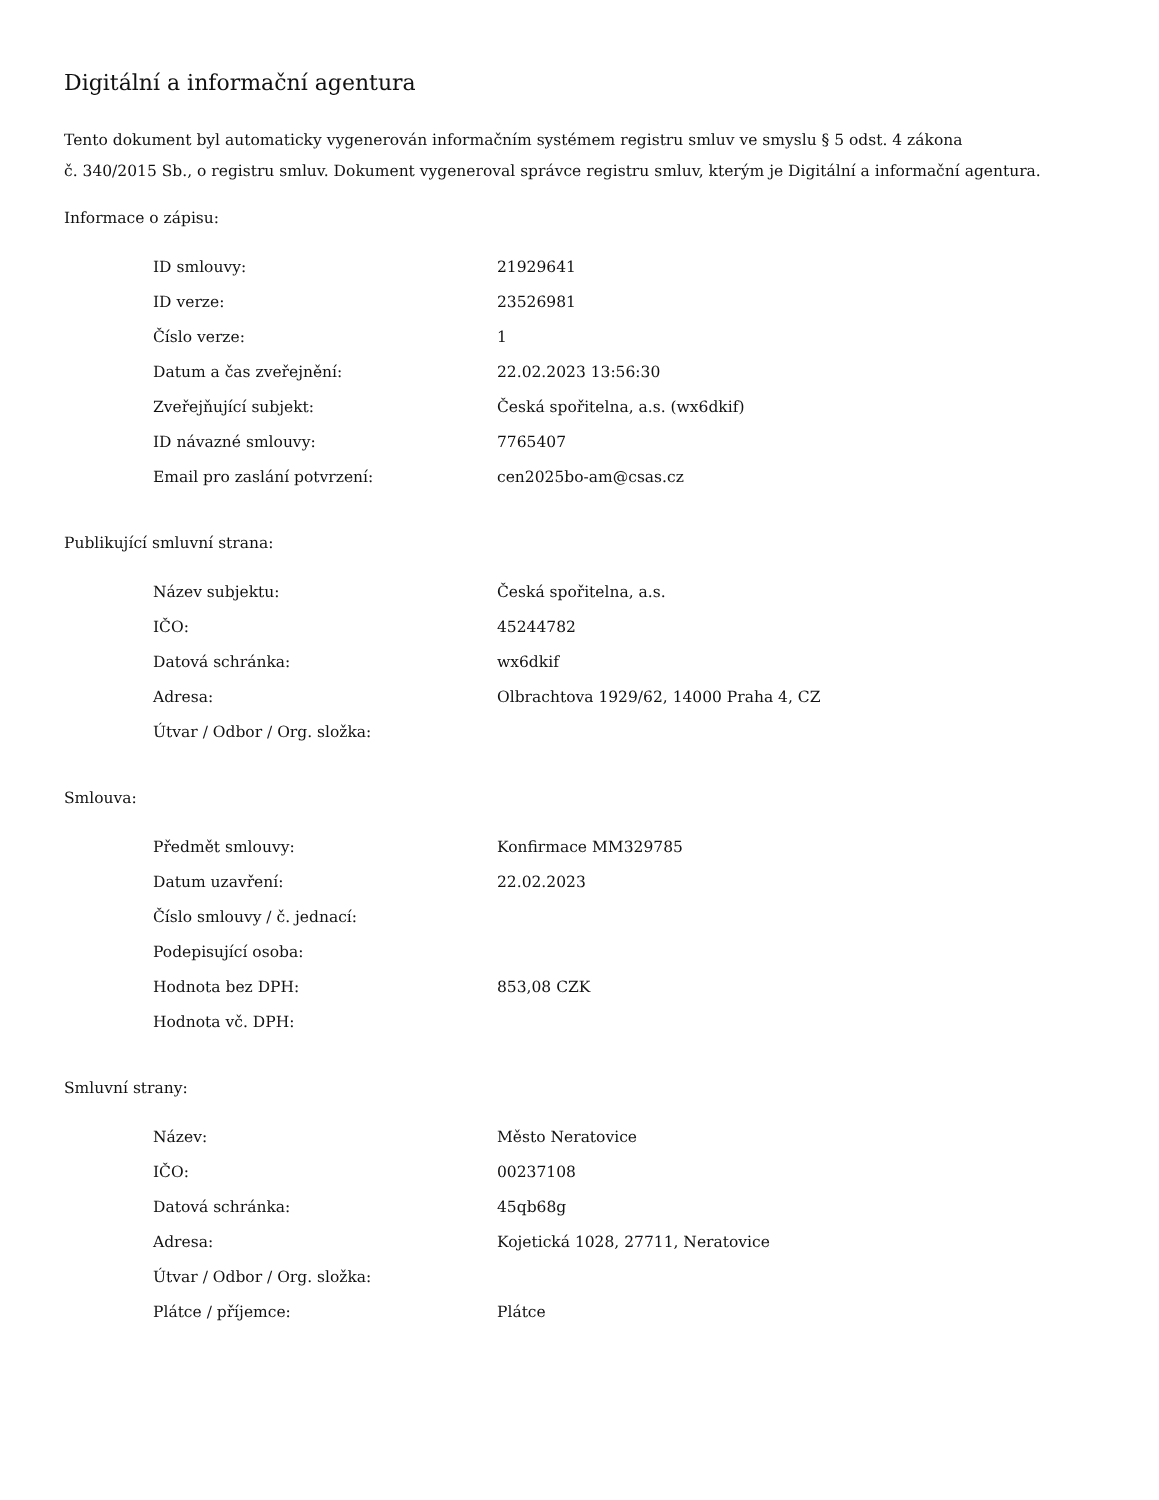Digitální a informační agentura
Tento dokument byl automaticky vygenerován informačním systémem registru smluv ve smyslu § 5 odst. 4 zákona
č. 340/2015 Sb., o registru smluv. Dokument vygeneroval správce registru smluv, kterým je Digitální a informační agentura.
Informace o zápisu:
| ID smlouvy: | 21929641 |
| ID verze: | 23526981 |
| Číslo verze: | 1 |
| Datum a čas zveřejnění: | 22.02.2023 13:56:30 |
| Zveřejňující subjekt: | Česká spořitelna, a.s. (wx6dkif) |
| ID návazné smlouvy: | 7765407 |
| Email pro zaslání potvrzení: | cen2025bo-am@csas.cz |
Publikující smluvní strana:
| Název subjektu: | Česká spořitelna, a.s. |
| IČO: | 45244782 |
| Datová schránka: | wx6dkif |
| Adresa: | Olbrachtova 1929/62, 14000 Praha 4, CZ |
| Útvar / Odbor / Org. složka: | |
Smlouva:
| Předmět smlouvy: | Konfirmace MM329785 |
| Datum uzavření: | 22.02.2023 |
| Číslo smlouvy / č. jednací: | |
| Podepisující osoba: | |
| Hodnota bez DPH: | 853,08 CZK |
| Hodnota vč. DPH: | |
Smluvní strany:
| Název: | Město Neratovice |
| IČO: | 00237108 |
| Datová schránka: | 45qb68g |
| Adresa: | Kojetická 1028, 27711, Neratovice |
| Útvar / Odbor / Org. složka: | |
| Plátce / příjemce: | Plátce |